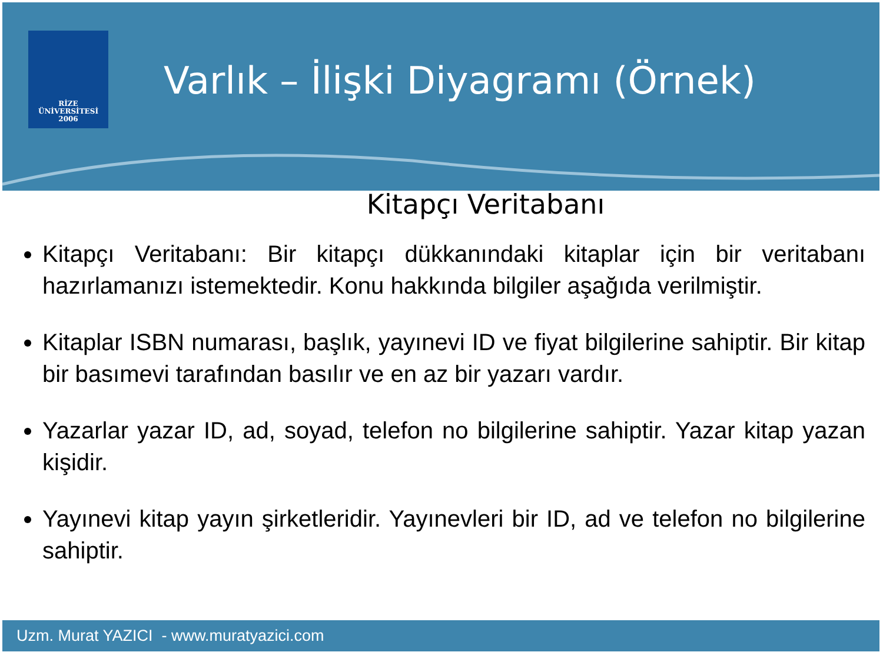RİZE
ÜNİVERSİTESİ
2006
Varlık – İlişki Diyagramı (Örnek)
Kitapçı Veritabanı
Kitapçı Veritabanı: Bir kitapçı dükkanındaki kitaplar için bir veritabanı hazırlamanızı istemektedir. Konu hakkında bilgiler aşağıda verilmiştir.
Kitaplar ISBN numarası, başlık, yayınevi ID ve fiyat bilgilerine sahiptir. Bir kitap bir basımevi tarafından basılır ve en az bir yazarı vardır.
Yazarlar yazar ID, ad, soyad, telefon no bilgilerine sahiptir. Yazar kitap yazan kişidir.
Yayınevi kitap yayın şirketleridir. Yayınevleri bir ID, ad ve telefon no bilgilerine sahiptir.
Uzm. Murat YAZICI - www.muratyazici.com